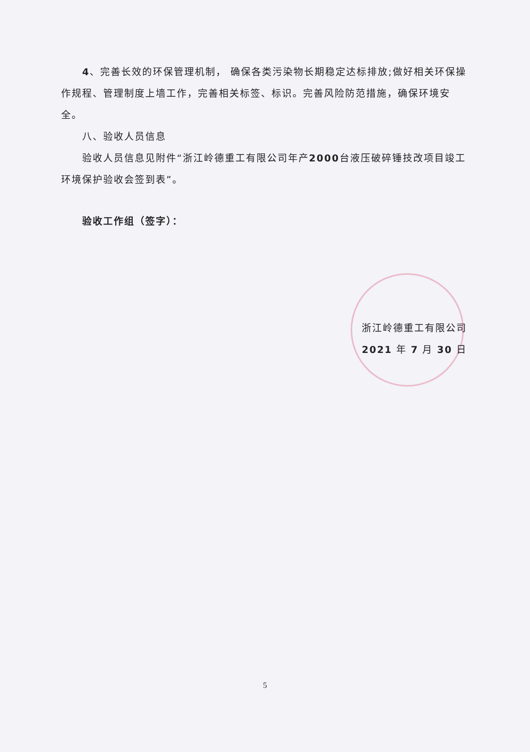4、完善长效的环保管理机制， 确保各类污染物长期稳定达标排放;做好相关环保操作规程、管理制度上墙工作，完善相关标签、标识。完善风险防范措施，确保环境安全。
八、验收人员信息
验收人员信息见附件“浙江岭德重工有限公司年产2000台液压破碎锤技改项目竣工环境保护验收会签到表”。
验收工作组（签字）：
浙江岭德重工有限公司
2021 年 7 月 30 日
5